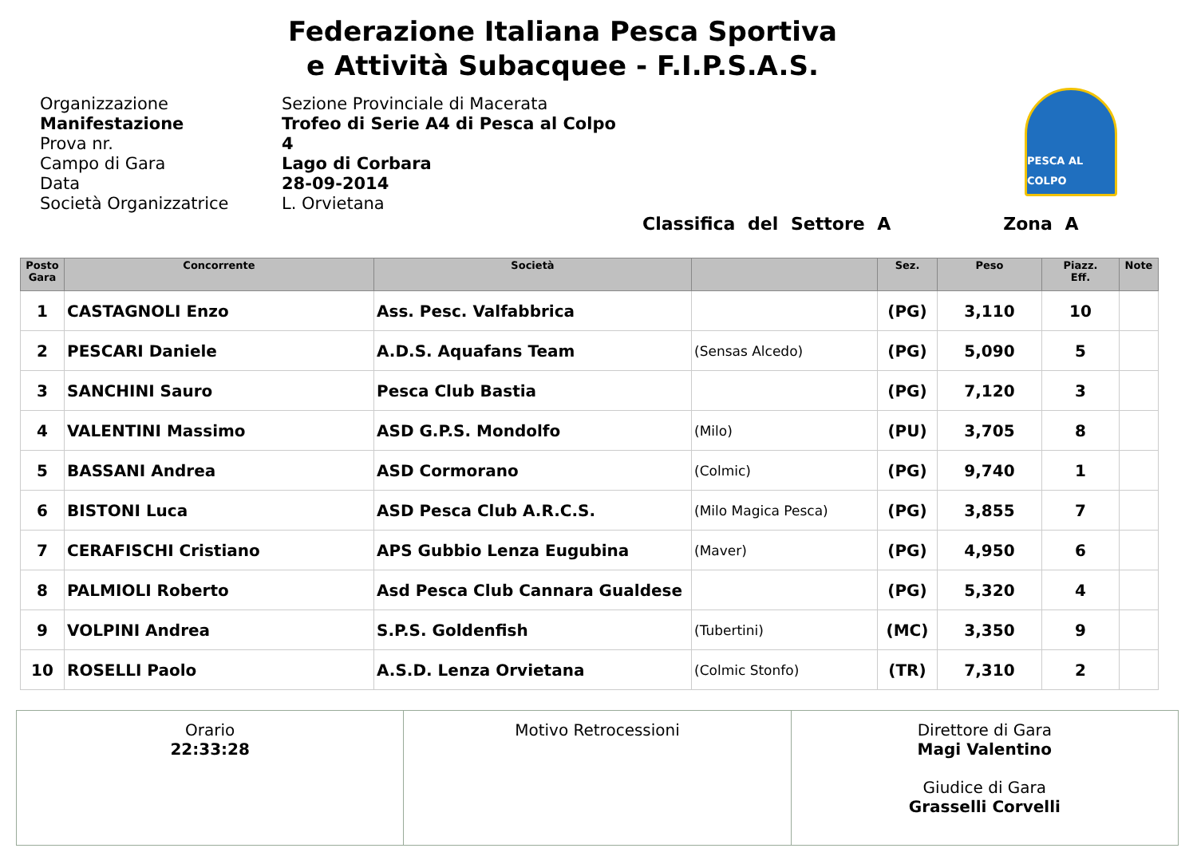Federazione Italiana Pesca Sportiva
e Attività Subacquee - F.I.P.S.A.S.
Organizzazione
Manifestazione
Prova nr.
Campo di Gara
Data
Società Organizzatrice
Sezione Provinciale di Macerata
Trofeo di Serie A4 di Pesca al Colpo
4
Lago di Corbara
28-09-2014
L. Orvietana
PESCA AL COLPO
Classifica del Settore A Zona A
| Posto Gara | Concorrente | Società | | Sez. | Peso | Piazz. Eff. | Note |
| --- | --- | --- | --- | --- | --- | --- | --- |
| 1 | CASTAGNOLI Enzo | Ass. Pesc. Valfabbrica | | (PG) | 3,110 | 10 | |
| 2 | PESCARI Daniele | A.D.S. Aquafans Team | (Sensas Alcedo) | (PG) | 5,090 | 5 | |
| 3 | SANCHINI Sauro | Pesca Club Bastia | | (PG) | 7,120 | 3 | |
| 4 | VALENTINI Massimo | ASD G.P.S. Mondolfo | (Milo) | (PU) | 3,705 | 8 | |
| 5 | BASSANI Andrea | ASD Cormorano | (Colmic) | (PG) | 9,740 | 1 | |
| 6 | BISTONI Luca | ASD Pesca Club A.R.C.S. | (Milo Magica Pesca) | (PG) | 3,855 | 7 | |
| 7 | CERAFISCHI Cristiano | APS Gubbio Lenza Eugubina | (Maver) | (PG) | 4,950 | 6 | |
| 8 | PALMIOLI Roberto | Asd Pesca Club Cannara Gualdese | | (PG) | 5,320 | 4 | |
| 9 | VOLPINI Andrea | S.P.S. Goldenfish | (Tubertini) | (MC) | 3,350 | 9 | |
| 10 | ROSELLI Paolo | A.S.D. Lenza Orvietana | (Colmic Stonfo) | (TR) | 7,310 | 2 | |
| Orario 22:33:28 | Motivo Retrocessioni | Direttore di Gara Magi Valentino Giudice di Gara Grasselli Corvelli |